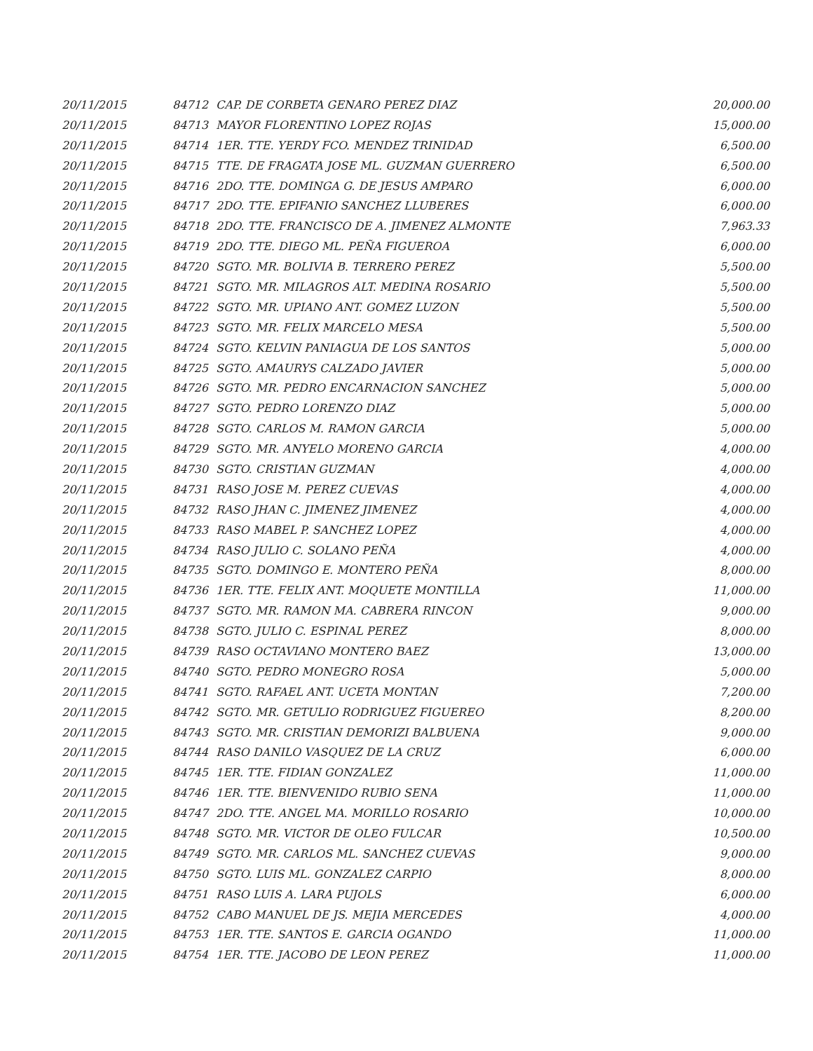| 20/11/2015 | 84712 | CAP. DE CORBETA GENARO PEREZ DIAZ | 20,000.00 |
| 20/11/2015 | 84713 | MAYOR FLORENTINO LOPEZ ROJAS | 15,000.00 |
| 20/11/2015 | 84714 | 1ER. TTE. YERDY FCO. MENDEZ TRINIDAD | 6,500.00 |
| 20/11/2015 | 84715 | TTE. DE FRAGATA JOSE ML. GUZMAN GUERRERO | 6,500.00 |
| 20/11/2015 | 84716 | 2DO. TTE. DOMINGA G. DE JESUS AMPARO | 6,000.00 |
| 20/11/2015 | 84717 | 2DO. TTE. EPIFANIO SANCHEZ LLUBERES | 6,000.00 |
| 20/11/2015 | 84718 | 2DO. TTE. FRANCISCO DE A. JIMENEZ ALMONTE | 7,963.33 |
| 20/11/2015 | 84719 | 2DO. TTE. DIEGO ML. PEÑA FIGUEROA | 6,000.00 |
| 20/11/2015 | 84720 | SGTO. MR. BOLIVIA B. TERRERO PEREZ | 5,500.00 |
| 20/11/2015 | 84721 | SGTO. MR. MILAGROS ALT. MEDINA ROSARIO | 5,500.00 |
| 20/11/2015 | 84722 | SGTO. MR. UPIANO ANT. GOMEZ LUZON | 5,500.00 |
| 20/11/2015 | 84723 | SGTO. MR. FELIX MARCELO MESA | 5,500.00 |
| 20/11/2015 | 84724 | SGTO. KELVIN PANIAGUA DE LOS SANTOS | 5,000.00 |
| 20/11/2015 | 84725 | SGTO. AMAURYS CALZADO JAVIER | 5,000.00 |
| 20/11/2015 | 84726 | SGTO. MR. PEDRO ENCARNACION SANCHEZ | 5,000.00 |
| 20/11/2015 | 84727 | SGTO. PEDRO LORENZO DIAZ | 5,000.00 |
| 20/11/2015 | 84728 | SGTO. CARLOS M. RAMON GARCIA | 5,000.00 |
| 20/11/2015 | 84729 | SGTO. MR. ANYELO MORENO GARCIA | 4,000.00 |
| 20/11/2015 | 84730 | SGTO. CRISTIAN GUZMAN | 4,000.00 |
| 20/11/2015 | 84731 | RASO JOSE M. PEREZ CUEVAS | 4,000.00 |
| 20/11/2015 | 84732 | RASO JHAN C. JIMENEZ JIMENEZ | 4,000.00 |
| 20/11/2015 | 84733 | RASO MABEL P. SANCHEZ LOPEZ | 4,000.00 |
| 20/11/2015 | 84734 | RASO JULIO C. SOLANO PEÑA | 4,000.00 |
| 20/11/2015 | 84735 | SGTO. DOMINGO E. MONTERO PEÑA | 8,000.00 |
| 20/11/2015 | 84736 | 1ER. TTE. FELIX ANT. MOQUETE MONTILLA | 11,000.00 |
| 20/11/2015 | 84737 | SGTO. MR. RAMON MA. CABRERA RINCON | 9,000.00 |
| 20/11/2015 | 84738 | SGTO. JULIO C. ESPINAL PEREZ | 8,000.00 |
| 20/11/2015 | 84739 | RASO OCTAVIANO MONTERO BAEZ | 13,000.00 |
| 20/11/2015 | 84740 | SGTO. PEDRO MONEGRO ROSA | 5,000.00 |
| 20/11/2015 | 84741 | SGTO. RAFAEL ANT. UCETA MONTAN | 7,200.00 |
| 20/11/2015 | 84742 | SGTO. MR. GETULIO RODRIGUEZ FIGUEREO | 8,200.00 |
| 20/11/2015 | 84743 | SGTO. MR. CRISTIAN DEMORIZI BALBUENA | 9,000.00 |
| 20/11/2015 | 84744 | RASO DANILO VASQUEZ DE LA CRUZ | 6,000.00 |
| 20/11/2015 | 84745 | 1ER. TTE. FIDIAN GONZALEZ | 11,000.00 |
| 20/11/2015 | 84746 | 1ER. TTE. BIENVENIDO RUBIO SENA | 11,000.00 |
| 20/11/2015 | 84747 | 2DO. TTE. ANGEL MA. MORILLO ROSARIO | 10,000.00 |
| 20/11/2015 | 84748 | SGTO. MR. VICTOR DE OLEO FULCAR | 10,500.00 |
| 20/11/2015 | 84749 | SGTO. MR. CARLOS ML. SANCHEZ CUEVAS | 9,000.00 |
| 20/11/2015 | 84750 | SGTO. LUIS ML. GONZALEZ CARPIO | 8,000.00 |
| 20/11/2015 | 84751 | RASO LUIS A. LARA PUJOLS | 6,000.00 |
| 20/11/2015 | 84752 | CABO MANUEL DE JS. MEJIA MERCEDES | 4,000.00 |
| 20/11/2015 | 84753 | 1ER. TTE. SANTOS E. GARCIA OGANDO | 11,000.00 |
| 20/11/2015 | 84754 | 1ER. TTE. JACOBO DE LEON PEREZ | 11,000.00 |